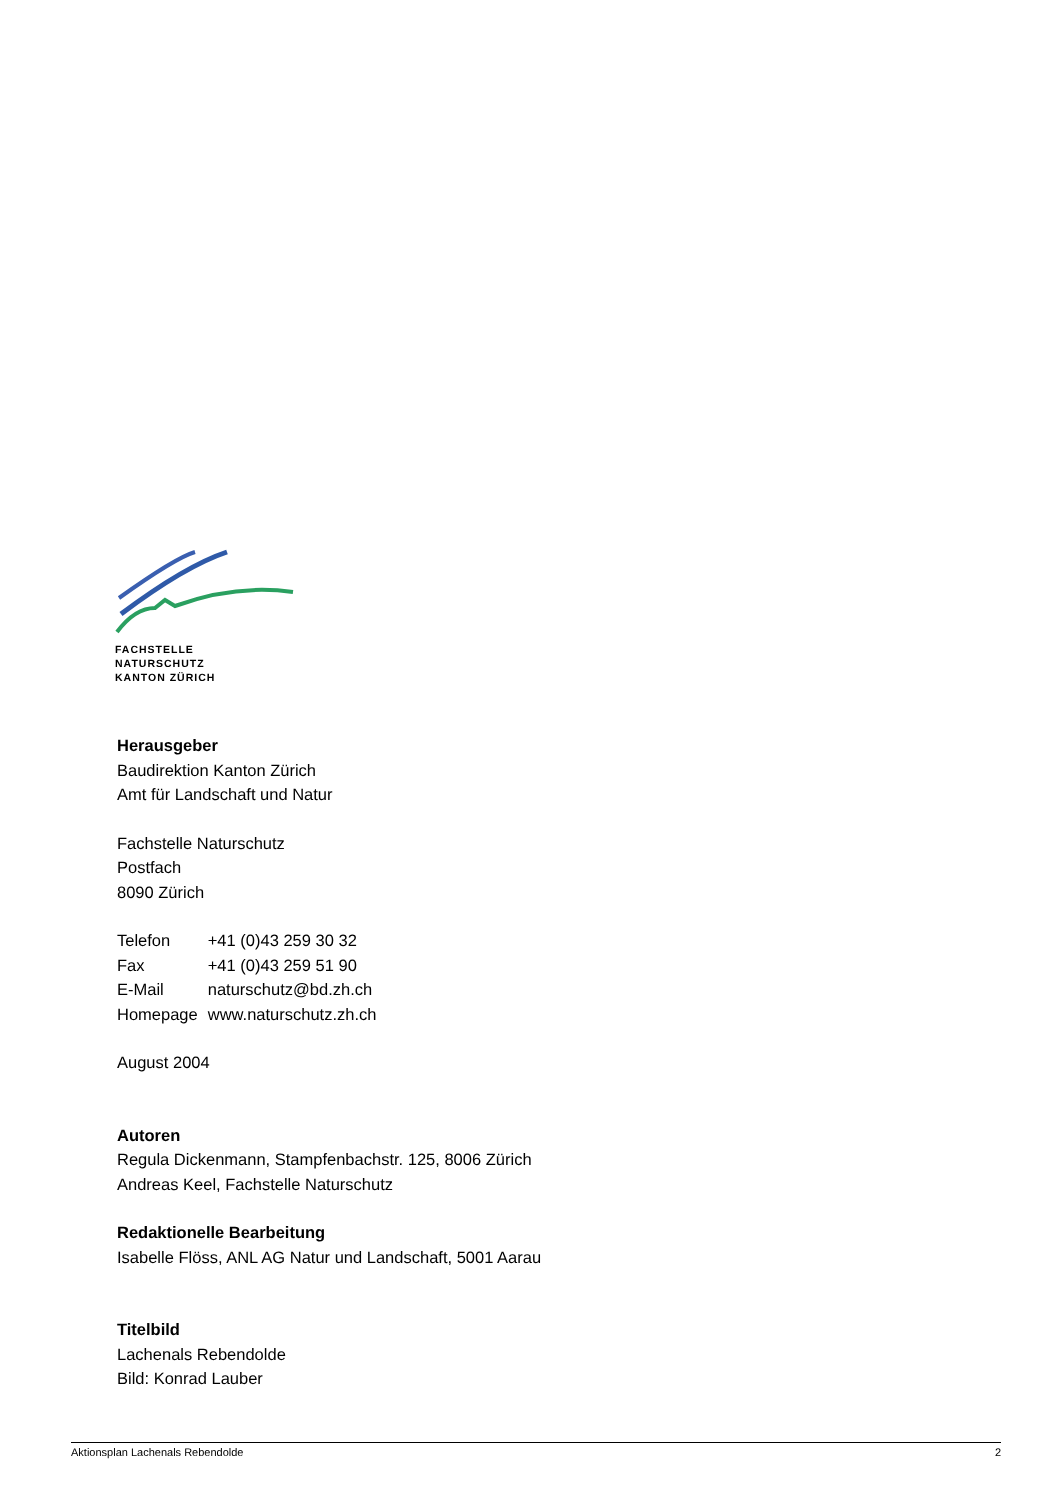FACHSTELLE
NATURSCHUTZ
KANTON ZÜRICH
Herausgeber
Baudirektion Kanton Zürich
Amt für Landschaft und Natur
Fachstelle Naturschutz
Postfach
8090 Zürich
| Telefon | +41 (0)43 259 30 32 |
| Fax | +41 (0)43 259 51 90 |
| E-Mail | naturschutz@bd.zh.ch |
| Homepage | www.naturschutz.zh.ch |
August 2004
Autoren
Regula Dickenmann, Stampfenbachstr. 125, 8006 Zürich
Andreas Keel, Fachstelle Naturschutz
Redaktionelle Bearbeitung
Isabelle Flöss, ANL AG Natur und Landschaft, 5001 Aarau
Titelbild
Lachenals Rebendolde
Bild: Konrad Lauber
Aktionsplan Lachenals Rebendolde 2